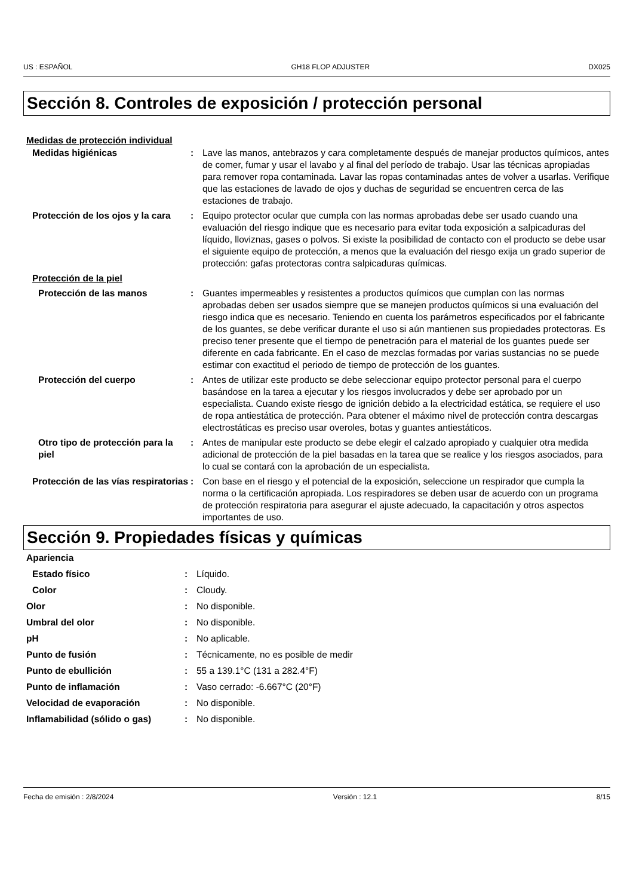US : ESPAÑOL GH18 FLOP ADJUSTER DX025
Sección 8. Controles de exposición / protección personal
Medidas de protección individual
| Medidas higiénicas | : | Lave las manos, antebrazos y cara completamente después de manejar productos químicos, antes de comer, fumar y usar el lavabo y al final del período de trabajo. Usar las técnicas apropiadas para remover ropa contaminada. Lavar las ropas contaminadas antes de volver a usarlas. Verifique que las estaciones de lavado de ojos y duchas de seguridad se encuentren cerca de las estaciones de trabajo. |
| Protección de los ojos y la cara | : | Equipo protector ocular que cumpla con las normas aprobadas debe ser usado cuando una evaluación del riesgo indique que es necesario para evitar toda exposición a salpicaduras del líquido, lloviznas, gases o polvos. Si existe la posibilidad de contacto con el producto se debe usar el siguiente equipo de protección, a menos que la evaluación del riesgo exija un grado superior de protección: gafas protectoras contra salpicaduras químicas. |
| Protección de la piel | | |
| Protección de las manos | : | Guantes impermeables y resistentes a productos químicos que cumplan con las normas aprobadas deben ser usados siempre que se manejen productos químicos si una evaluación del riesgo indica que es necesario. Teniendo en cuenta los parámetros especificados por el fabricante de los guantes, se debe verificar durante el uso si aún mantienen sus propiedades protectoras. Es preciso tener presente que el tiempo de penetración para el material de los guantes puede ser diferente en cada fabricante. En el caso de mezclas formadas por varias sustancias no se puede estimar con exactitud el periodo de tiempo de protección de los guantes. |
| Protección del cuerpo | : | Antes de utilizar este producto se debe seleccionar equipo protector personal para el cuerpo basándose en la tarea a ejecutar y los riesgos involucrados y debe ser aprobado por un especialista. Cuando existe riesgo de ignición debido a la electricidad estática, se requiere el uso de ropa antiestática de protección. Para obtener el máximo nivel de protección contra descargas electrostáticas es preciso usar overoles, botas y guantes antiestáticos. |
| Otro tipo de protección para la piel | : | Antes de manipular este producto se debe elegir el calzado apropiado y cualquier otra medida adicional de protección de la piel basadas en la tarea que se realice y los riesgos asociados, para lo cual se contará con la aprobación de un especialista. |
| Protección de las vías respiratorias | : | Con base en el riesgo y el potencial de la exposición, seleccione un respirador que cumpla la norma o la certificación apropiada. Los respiradores se deben usar de acuerdo con un programa de protección respiratoria para asegurar el ajuste adecuado, la capacitación y otros aspectos importantes de uso. |
Sección 9. Propiedades físicas y químicas
| Apariencia | | |
| Estado físico | : | Líquido. |
| Color | : | Cloudy. |
| Olor | : | No disponible. |
| Umbral del olor | : | No disponible. |
| pH | : | No aplicable. |
| Punto de fusión | : | Técnicamente, no es posible de medir |
| Punto de ebullición | : | 55 a 139.1°C (131 a 282.4°F) |
| Punto de inflamación | : | Vaso cerrado: -6.667°C (20°F) |
| Velocidad de evaporación | : | No disponible. |
| Inflamabilidad (sólido o gas) | : | No disponible. |
Fecha de emisión : 2/8/2024 Versión : 12.1 8/15